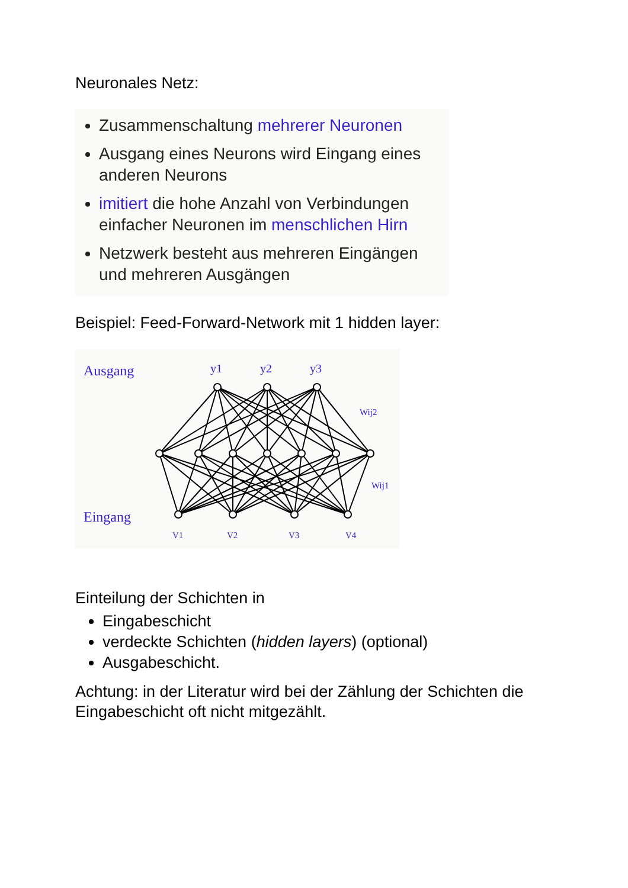Neuronales Netz:
Zusammenschaltung mehrerer Neuronen
Ausgang eines Neurons wird Eingang eines anderen Neurons
imitiert die hohe Anzahl von Verbindungen einfacher Neuronen im menschlichen Hirn
Netzwerk besteht aus mehreren Eingängen und mehreren Ausgängen
Beispiel: Feed-Forward-Network mit 1 hidden layer:
Ausgang
Eingang
y1
y2
y3
Wij2
Wij1
V1
V2
V3
V4
Einteilung der Schichten in
Eingabeschicht
verdeckte Schichten (hidden layers) (optional)
Ausgabeschicht.
Achtung: in der Literatur wird bei der Zählung der Schichten die Eingabeschicht oft nicht mitgezählt.